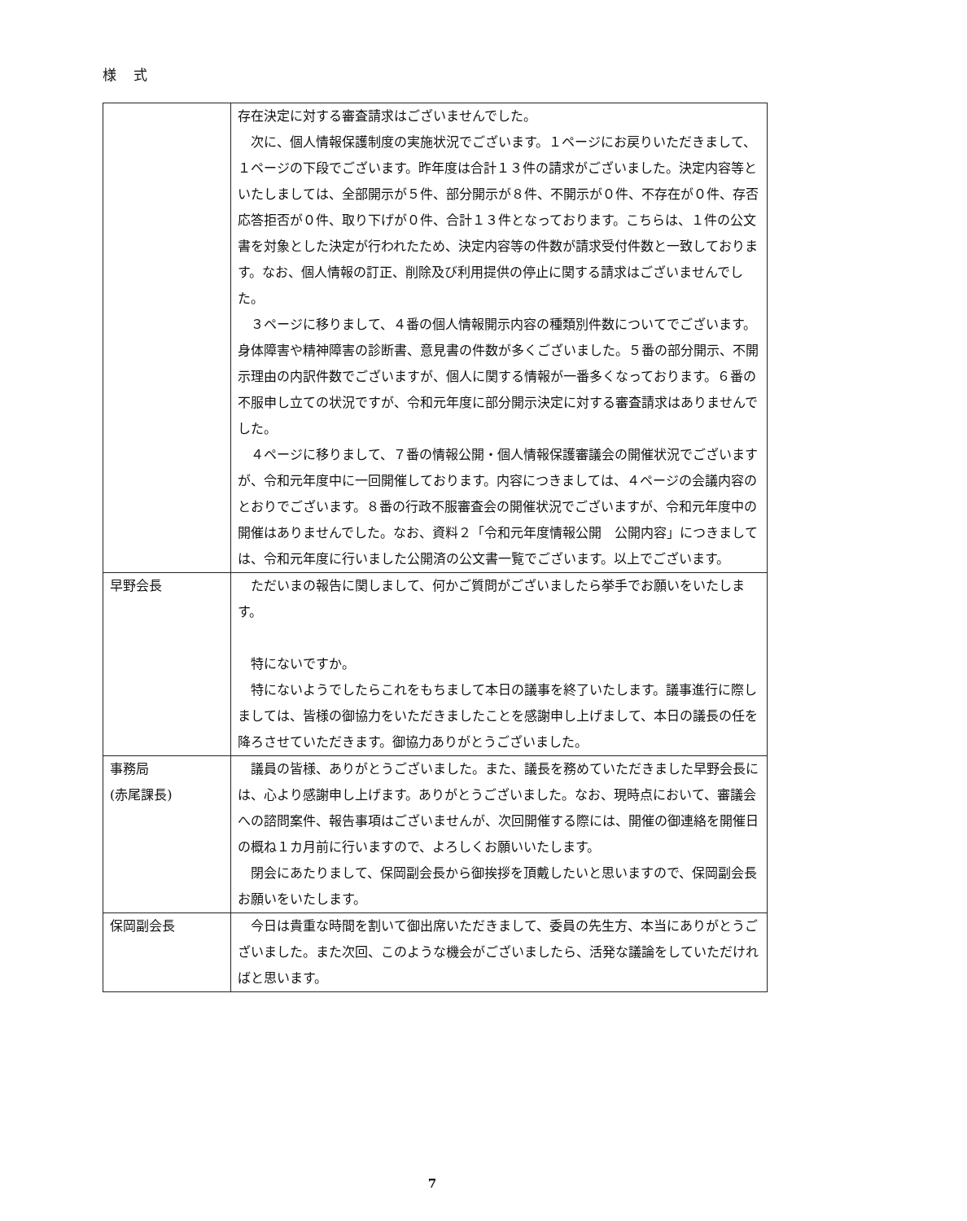様 式
| | 存在決定に対する審査請求はございませんでした。 次に、個人情報保護制度の実施状況でございます。１ページにお戻りいただきまして、１ページの下段でございます。昨年度は合計１３件の請求がございました。決定内容等といたしましては、全部開示が５件、部分開示が８件、不開示が０件、不存在が０件、存否応答拒否が０件、取り下げが０件、合計１３件となっております。こちらは、１件の公文書を対象とした決定が行われたため、決定内容等の件数が請求受付件数と一致しております。なお、個人情報の訂正、削除及び利用提供の停止に関する請求はございませんでした。 ３ページに移りまして、４番の個人情報開示内容の種類別件数についてでございます。身体障害や精神障害の診断書、意見書の件数が多くございました。５番の部分開示、不開示理由の内訳件数でございますが、個人に関する情報が一番多くなっております。６番の不服申し立ての状況ですが、令和元年度に部分開示決定に対する審査請求はありませんでした。 ４ページに移りまして、７番の情報公開・個人情報保護審議会の開催状況でございますが、令和元年度中に一回開催しております。内容につきましては、４ページの会議内容のとおりでございます。８番の行政不服審査会の開催状況でございますが、令和元年度中の開催はありませんでした。なお、資料２「令和元年度情報公開 公開内容」につきましては、令和元年度に行いました公開済の公文書一覧でございます。以上でございます。 |
| 早野会長 | ただいまの報告に関しまして、何かご質問がございましたら挙手でお願いをいたします。 特にないですか。 特にないようでしたらこれをもちまして本日の議事を終了いたします。議事進行に際しましては、皆様の御協力をいただきましたことを感謝申し上げまして、本日の議長の任を降ろさせていただきます。御協力ありがとうございました。 |
| 事務局 (赤尾課長) | 議員の皆様、ありがとうございました。また、議長を務めていただきました早野会長には、心より感謝申し上げます。ありがとうございました。なお、現時点において、審議会への諮問案件、報告事項はございませんが、次回開催する際には、開催の御連絡を開催日の概ね１カ月前に行いますので、よろしくお願いいたします。 閉会にあたりまして、保岡副会長から御挨拶を頂戴したいと思いますので、保岡副会長お願いをいたします。 |
| 保岡副会長 | 今日は貴重な時間を割いて御出席いただきまして、委員の先生方、本当にありがとうございました。また次回、このような機会がございましたら、活発な議論をしていただければと思います。 |
7